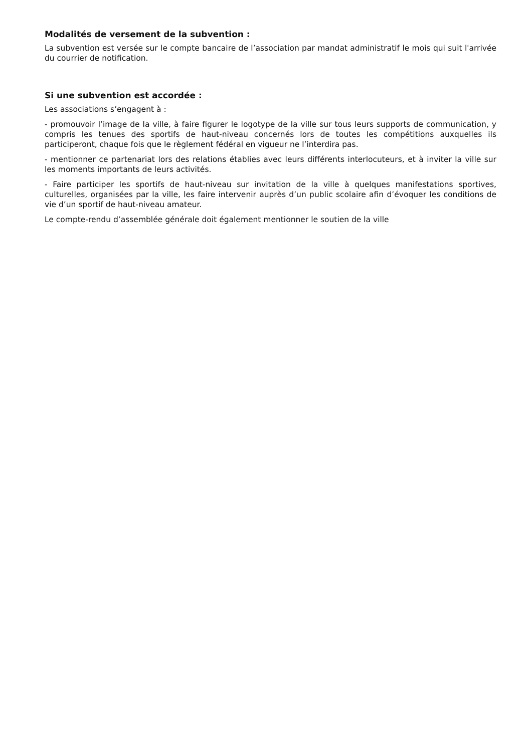Modalités de versement de la subvention :
La subvention est versée sur le compte bancaire de l’association par mandat administratif le mois qui suit l'arrivée du courrier de notification.
Si une subvention est accordée :
Les associations s’engagent à :
- promouvoir l’image de la ville, à faire figurer le logotype de la ville sur tous leurs supports de communication, y compris les tenues des sportifs de haut-niveau concernés lors de toutes les compétitions auxquelles ils participeront, chaque fois que le règlement fédéral en vigueur ne l’interdira pas.
- mentionner ce partenariat lors des relations établies avec leurs différents interlocuteurs, et à inviter la ville sur les moments importants de leurs activités.
- Faire participer les sportifs de haut-niveau sur invitation de la ville à quelques manifestations sportives, culturelles, organisées par la ville, les faire intervenir auprès d’un public scolaire afin d’évoquer les conditions de vie d’un sportif de haut-niveau amateur.
Le compte-rendu d’assemblée générale doit également mentionner le soutien de la ville